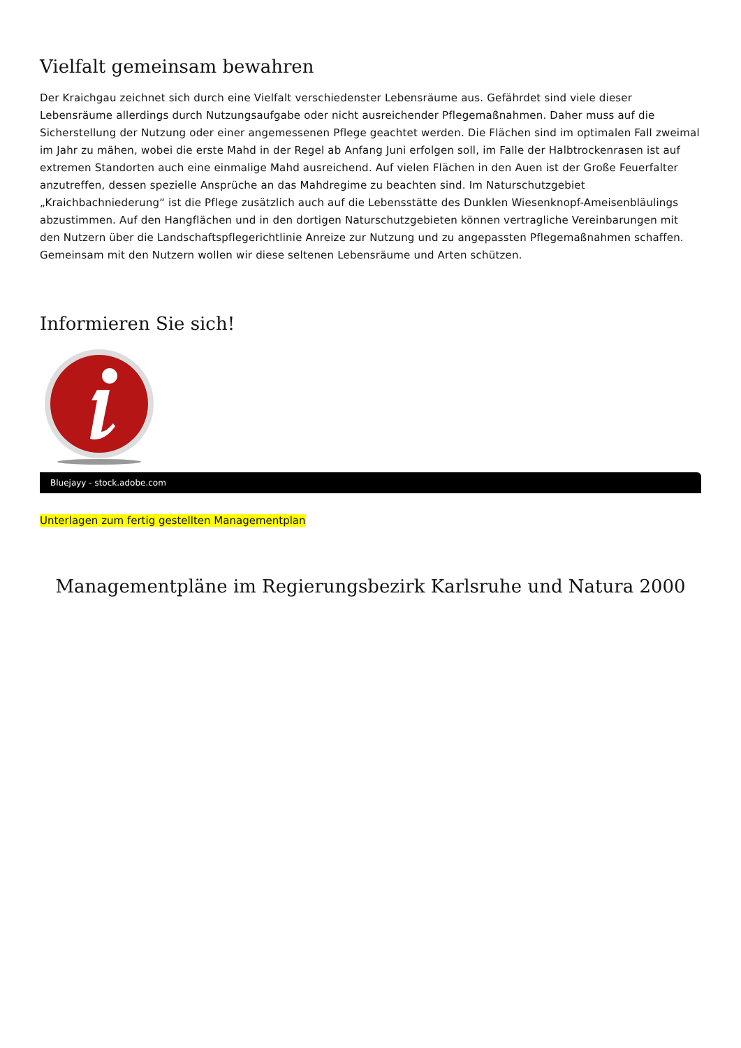Vielfalt gemeinsam bewahren
Der Kraichgau zeichnet sich durch eine Vielfalt verschiedenster Lebensräume aus. Gefährdet sind viele dieser Lebensräume allerdings durch Nutzungsaufgabe oder nicht ausreichender Pflegemaßnahmen. Daher muss auf die Sicherstellung der Nutzung oder einer angemessenen Pflege geachtet werden. Die Flächen sind im optimalen Fall zweimal im Jahr zu mähen, wobei die erste Mahd in der Regel ab Anfang Juni erfolgen soll, im Falle der Halbtrockenrasen ist auf extremen Standorten auch eine einmalige Mahd ausreichend. Auf vielen Flächen in den Auen ist der Große Feuerfalter anzutreffen, dessen spezielle Ansprüche an das Mahdregime zu beachten sind. Im Naturschutzgebiet „Kraichbachniederung“ ist die Pflege zusätzlich auch auf die Lebensstätte des Dunklen Wiesenknopf-Ameisenbläulings abzustimmen. Auf den Hangflächen und in den dortigen Naturschutzgebieten können vertragliche Vereinbarungen mit den Nutzern über die Landschaftspflegerichtlinie Anreize zur Nutzung und zu angepassten Pflegemaßnahmen schaffen.
Gemeinsam mit den Nutzern wollen wir diese seltenen Lebensräume und Arten schützen.
Informieren Sie sich!
Bluejayy - stock.adobe.com
Unterlagen zum fertig gestellten Managementplan
Managementpläne im Regierungsbezirk Karlsruhe und Natura 2000